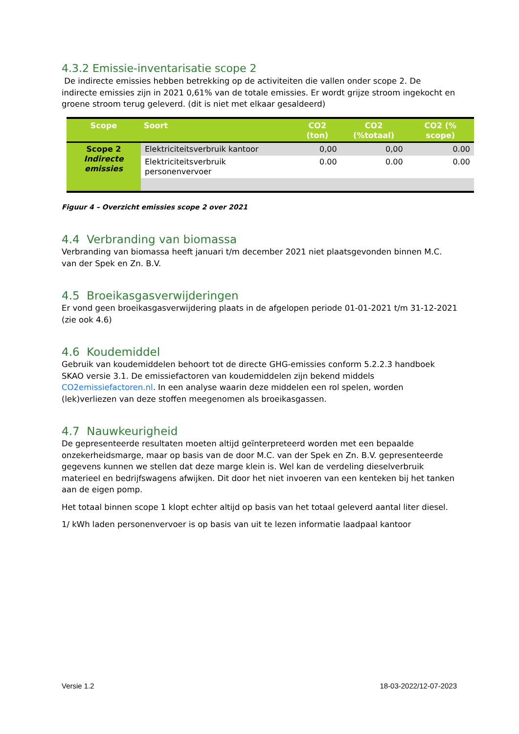4.3.2 Emissie-inventarisatie scope 2
De indirecte emissies hebben betrekking op de activiteiten die vallen onder scope 2. De indirecte emissies zijn in 2021 0,61% van de totale emissies. Er wordt grijze stroom ingekocht en groene stroom terug geleverd. (dit is niet met elkaar gesaldeerd)
| Scope | Soort | CO2 (ton) | CO2 (%totaal) | CO2 (% scope) |
| --- | --- | --- | --- | --- |
| Scope 2 Indirecte emissies | Elektriciteitsverbruik kantoor | 0,00 | 0,00 | 0.00 |
| | Elektriciteitsverbruik personenvervoer | 0.00 | 0.00 | 0.00 |
Figuur 4 – Overzicht emissies scope 2 over 2021
4.4 Verbranding van biomassa
Verbranding van biomassa heeft januari t/m december 2021 niet plaatsgevonden binnen M.C. van der Spek en Zn. B.V.
4.5 Broeikasgasverwijderingen
Er vond geen broeikasgasverwijdering plaats in de afgelopen periode 01-01-2021 t/m 31-12-2021 (zie ook 4.6)
4.6 Koudemiddel
Gebruik van koudemiddelen behoort tot de directe GHG-emissies conform 5.2.2.3 handboek SKAO versie 3.1. De emissiefactoren van koudemiddelen zijn bekend middels CO2emissiefactoren.nl. In een analyse waarin deze middelen een rol spelen, worden (lek)verliezen van deze stoffen meegenomen als broeikasgassen.
4.7 Nauwkeurigheid
De gepresenteerde resultaten moeten altijd geïnterpreteerd worden met een bepaalde onzekerheidsmarge, maar op basis van de door M.C. van der Spek en Zn. B.V. gepresenteerde gegevens kunnen we stellen dat deze marge klein is. Wel kan de verdeling dieselverbruik materieel en bedrijfswagens afwijken. Dit door het niet invoeren van een kenteken bij het tanken aan de eigen pomp.
Het totaal binnen scope 1 klopt echter altijd op basis van het totaal geleverd aantal liter diesel.
1/ kWh laden personenvervoer is op basis van uit te lezen informatie laadpaal kantoor
Versie 1.2 18-03-2022/12-07-2023